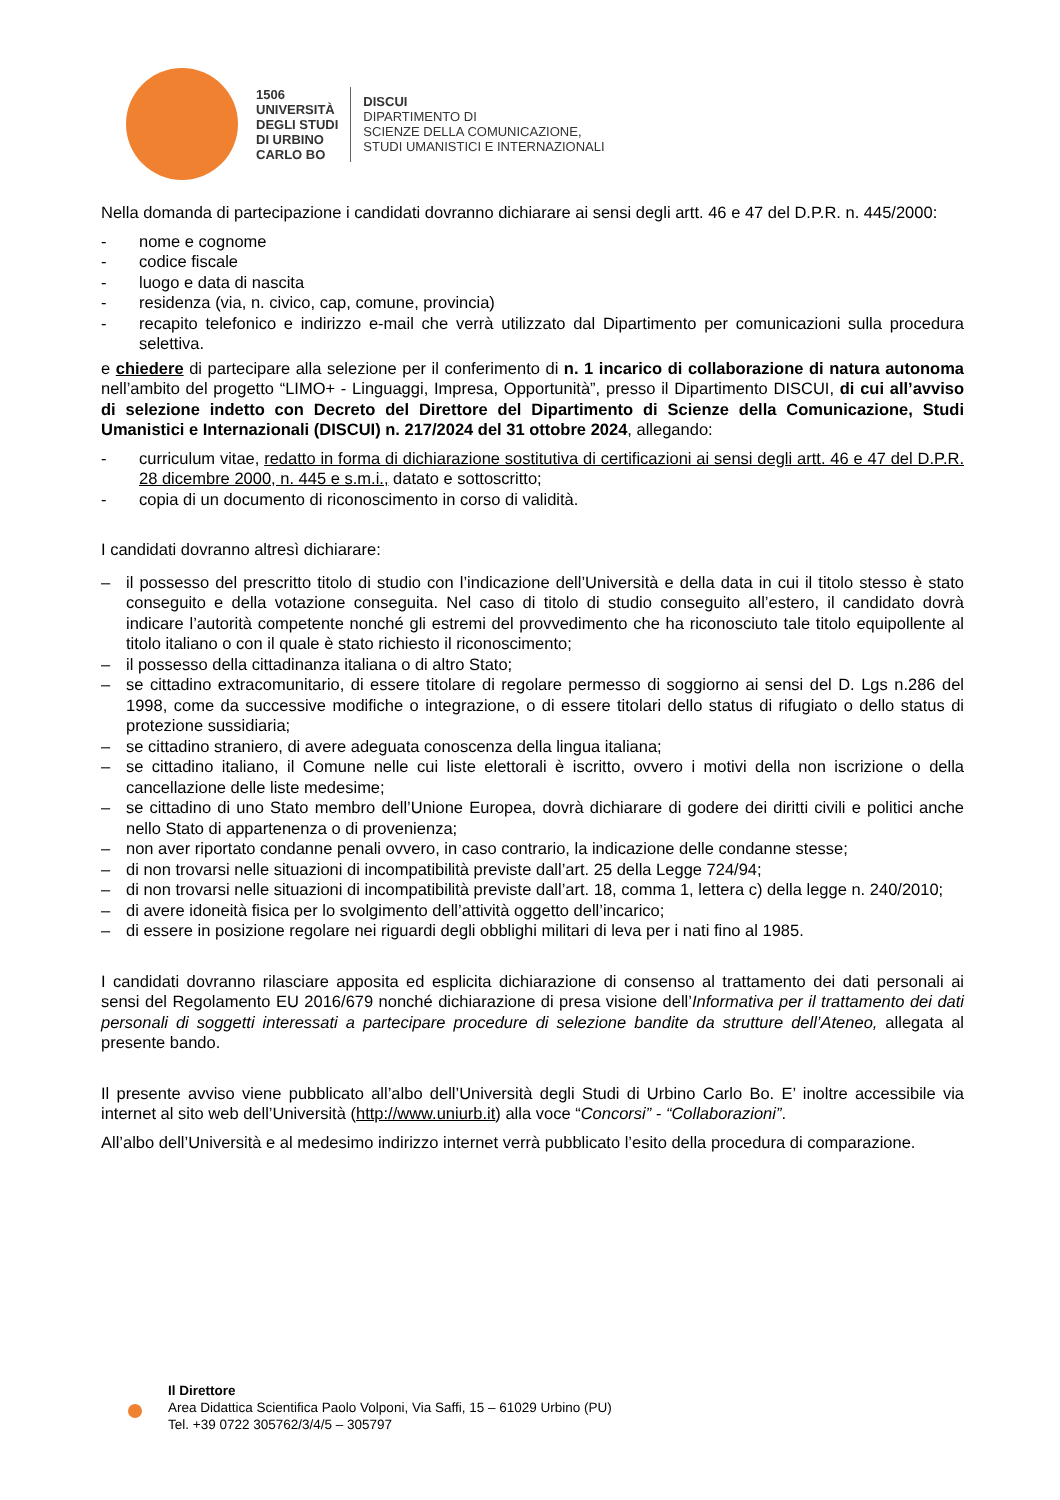1506
UNIVERSITÀ
DEGLI STUDI
DI URBINO
CARLO BO
DISCUI
DIPARTIMENTO DI
SCIENZE DELLA COMUNICAZIONE,
STUDI UMANISTICI E INTERNAZIONALI
Nella domanda di partecipazione i candidati dovranno dichiarare ai sensi degli artt. 46 e 47 del D.P.R. n. 445/2000:
- nome e cognome
- codice fiscale
- luogo e data di nascita
- residenza (via, n. civico, cap, comune, provincia)
- recapito telefonico e indirizzo e-mail che verrà utilizzato dal Dipartimento per comunicazioni sulla procedura selettiva.
e chiedere di partecipare alla selezione per il conferimento di n. 1 incarico di collaborazione di natura autonoma nell’ambito del progetto “LIMO+ - Linguaggi, Impresa, Opportunità”, presso il Dipartimento DISCUI, di cui all’avviso di selezione indetto con Decreto del Direttore del Dipartimento di Scienze della Comunicazione, Studi Umanistici e Internazionali (DISCUI) n. 217/2024 del 31 ottobre 2024, allegando:
- curriculum vitae, redatto in forma di dichiarazione sostitutiva di certificazioni ai sensi degli artt. 46 e 47 del D.P.R. 28 dicembre 2000, n. 445 e s.m.i., datato e sottoscritto;
- copia di un documento di riconoscimento in corso di validità.
I candidati dovranno altresì dichiarare:
– il possesso del prescritto titolo di studio con l’indicazione dell’Università e della data in cui il titolo stesso è stato conseguito e della votazione conseguita. Nel caso di titolo di studio conseguito all’estero, il candidato dovrà indicare l’autorità competente nonché gli estremi del provvedimento che ha riconosciuto tale titolo equipollente al titolo italiano o con il quale è stato richiesto il riconoscimento;
– il possesso della cittadinanza italiana o di altro Stato;
– se cittadino extracomunitario, di essere titolare di regolare permesso di soggiorno ai sensi del D. Lgs n.286 del 1998, come da successive modifiche o integrazione, o di essere titolari dello status di rifugiato o dello status di protezione sussidiaria;
– se cittadino straniero, di avere adeguata conoscenza della lingua italiana;
– se cittadino italiano, il Comune nelle cui liste elettorali è iscritto, ovvero i motivi della non iscrizione o della cancellazione delle liste medesime;
– se cittadino di uno Stato membro dell’Unione Europea, dovrà dichiarare di godere dei diritti civili e politici anche nello Stato di appartenenza o di provenienza;
– non aver riportato condanne penali ovvero, in caso contrario, la indicazione delle condanne stesse;
– di non trovarsi nelle situazioni di incompatibilità previste dall’art. 25 della Legge 724/94;
– di non trovarsi nelle situazioni di incompatibilità previste dall’art. 18, comma 1, lettera c) della legge n. 240/2010;
– di avere idoneità fisica per lo svolgimento dell’attività oggetto dell’incarico;
– di essere in posizione regolare nei riguardi degli obblighi militari di leva per i nati fino al 1985.
I candidati dovranno rilasciare apposita ed esplicita dichiarazione di consenso al trattamento dei dati personali ai sensi del Regolamento EU 2016/679 nonché dichiarazione di presa visione dell’Informativa per il trattamento dei dati personali di soggetti interessati a partecipare procedure di selezione bandite da strutture dell’Ateneo, allegata al presente bando.
Il presente avviso viene pubblicato all’albo dell’Università degli Studi di Urbino Carlo Bo. E’ inoltre accessibile via internet al sito web dell’Università (http://www.uniurb.it) alla voce “Concorsi” - “Collaborazioni”.
All’albo dell’Università e al medesimo indirizzo internet verrà pubblicato l’esito della procedura di comparazione.
Il Direttore
Area Didattica Scientifica Paolo Volponi, Via Saffi, 15 – 61029 Urbino (PU)
Tel. +39 0722 305762/3/4/5 – 305797